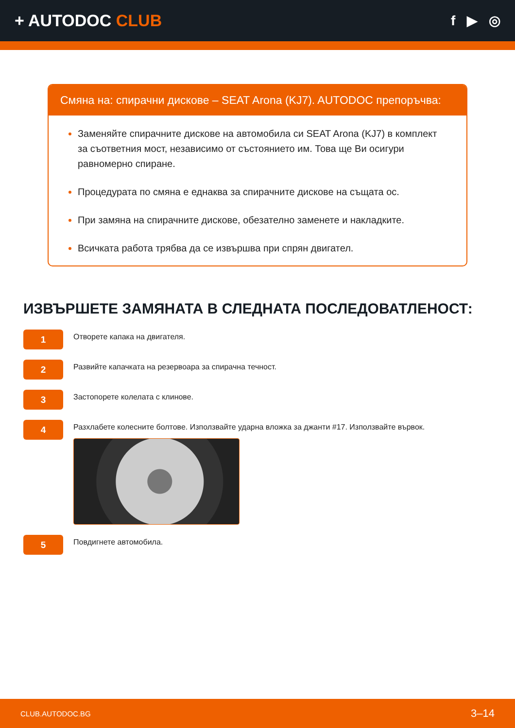+ AUTODOC CLUB
f ▶ ◎
Смяна на: спирачни дискове – SEAT Arona (KJ7). AUTODOC препоръчва:
Заменяйте спирачните дискове на автомобила си SEAT Arona (KJ7) в комплект за съответния мост, независимо от състоянието им. Това ще Ви осигури равномерно спиране.
Процедурата по смяна е еднаква за спирачните дискове на същата ос.
При замяна на спирачните дискове, обезателно заменете и накладките.
Всичката работа трябва да се извършва при спрян двигател.
ИЗВЪРШЕТЕ ЗАМЯНАТА В СЛЕДНАТА ПОСЛЕДОВАТЛЕНОСТ:
1
Отворете капака на двигателя.
2
Развийте капачката на резервоара за спирачна течност.
3
Застопорете колелата с клинове.
4
Разхлабете колесните болтове. Използвайте ударна вложка за джанти #17. Използвайте вървок.
5
Повдигнете автомобила.
CLUB.AUTODOC.BG 3–14